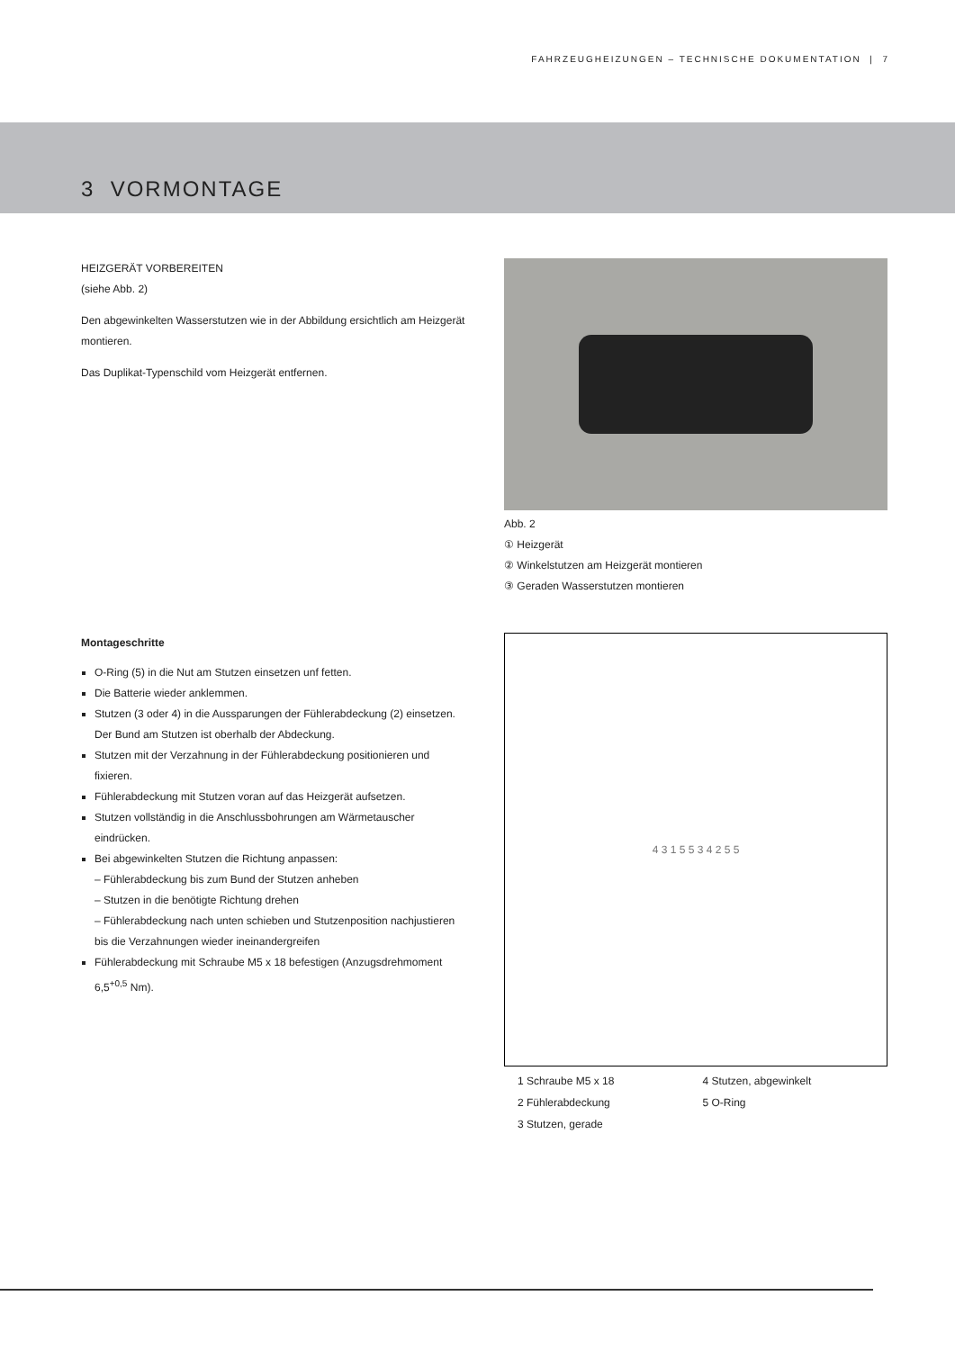FAHRZEUGHEIZUNGEN – TECHNISCHE DOKUMENTATION | 7
3 VORMONTAGE
HEIZGERÄT VORBEREITEN
(siehe Abb. 2)
Den abgewinkelten Wasserstutzen wie in der Abbildung ersichtlich am Heizgerät montieren.
Das Duplikat-Typenschild vom Heizgerät entfernen.
Abb. 2
① Heizgerät
② Winkelstutzen am Heizgerät montieren
③ Geraden Wasserstutzen montieren
Montageschritte
O-Ring (5) in die Nut am Stutzen einsetzen unf fetten.
Die Batterie wieder anklemmen.
Stutzen (3 oder 4) in die Aussparungen der Fühlerabdeckung (2) einsetzen. Der Bund am Stutzen ist oberhalb der Abdeckung.
Stutzen mit der Verzahnung in der Fühlerabdeckung positionieren und fixieren.
Fühlerabdeckung mit Stutzen voran auf das Heizgerät aufsetzen.
Stutzen vollständig in die Anschlussbohrungen am Wärmetauscher eindrücken.
Bei abgewinkelten Stutzen die Richtung anpassen:
– Fühlerabdeckung bis zum Bund der Stutzen anheben
– Stutzen in die benötigte Richtung drehen
– Fühlerabdeckung nach unten schieben und Stutzenposition nachjustieren bis die Verzahnungen wieder ineinandergreifen
Fühlerabdeckung mit Schraube M5 x 18 befestigen (Anzugsdrehmoment 6,5<sup>+0,5</sup> Nm).
4 3 1 5 5 3 4 2 5 5
1 Schraube M5 x 18
2 Fühlerabdeckung
3 Stutzen, gerade
4 Stutzen, abgewinkelt
5 O-Ring